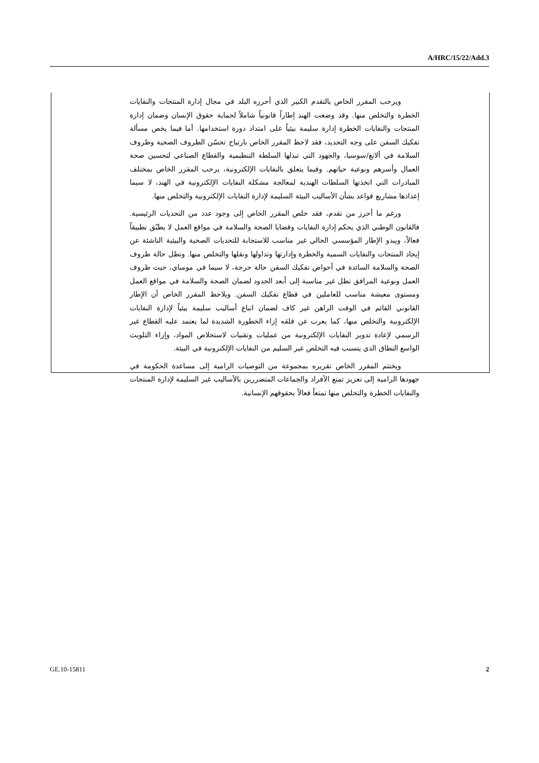A/HRC/15/22/Add.3
ويرحب المقرر الخاص بالتقدم الكبير الذي أحرزه البلد في مجال إدارة المنتجات والنفايات الخطرة والتخلص منها. وقد وضعت الهند إطاراً قانونياً شاملاً لحماية حقوق الإنسان وضمان إدارة المنتجات والنفايات الخطرة إدارة سليمة بيئياً على امتداد دورة استخدامها. أما فيما يخص مسألة تفكيك السفن على وجه التحديد، فقد لاحظ المقرر الخاص بارتياح تحسّن الظروف الصحية وظروف السلامة في ألانغ/سوسيا، والجهود التي تبذلها السلطة التنظيمية والقطاع الصناعي لتحسين صحة العمال وأسرهم ونوعية حياتهم. وفيما يتعلق بالنفايات الإلكترونية، يرحب المقرر الخاص بمختلف المبادرات التي اتخذتها السلطات الهندية لمعالجة مشكلة النفايات الإلكترونية في الهند، لا سيما إعدادها مشاريع قواعد بشأن الأساليب البيئة السليمة لإدارة النفايات الإلكترونية والتخلص منها.
ورغم ما أحرز من تقدم، فقد خلص المقرر الخاص إلى وجود عدد من التحديات الرئيسية. فالقانون الوطني الذي يحكم إدارة النفايات وقضايا الصحة والسلامة في مواقع العمل لا يطبّق تطبيقاً فعالاً، ويبدو الإطار المؤسسي الحالي غير مناسب للاستجابة للتحديات الصحية والبيئية الناشئة عن إيجاد المنتجات والنفايات السمية والخطرة وإدارتها وتداولها ونقلها والتخلص منها. وتظل حالة ظروف الصحة والسلامة السائدة في أحواض تفكيك السفن حالة حرجة، لا سيما في مومباي، حيث ظروف العمل ونوعية المرافق تظل غير مناسبة إلى أبعد الحدود لضمان الصحة والسلامة في مواقع العمل ومستوى معيشة مناسب للعاملين في قطاع تفكيك السفن. ويلاحظ المقرر الخاص أن الإطار القانوني القائم في الوقت الراهن غير كاف لضمان اتباع أساليب سليمة بيئياً لإدارة النفايات الإلكترونية والتخلص منها، كما يعرب عن قلقه إزاء الخطورة الشديدة لما يعتمد عليه القطاع غير الرسمي لإعادة تدوير النفايات الإلكترونية من عمليات وتقنيات لاستخلاص المواد، وإزاء التلويث الواسع النطاق الذي يتسبب فيه التخلص غير السليم من النفايات الإلكترونية في البيئة.
ويختتم المقرر الخاص تقريره بمجموعة من التوصيات الرامية إلى مساعدة الحكومة في جهودها الرامية إلى تعزيز تمتع الأفراد والجماعات المتضررين بالأساليب غير السليمة لإدارة المنتجات والنفايات الخطرة والتخلص منها تمتعاً فعالاً بحقوقهم الإنسانية.
GE.10-15811 2